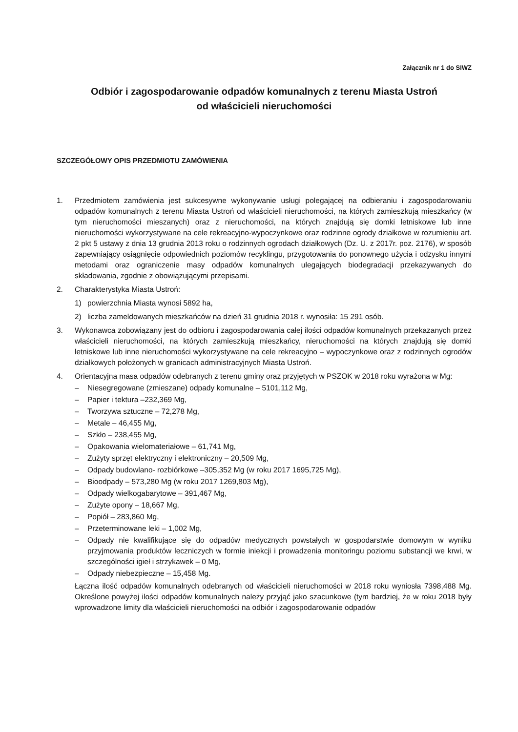Załącznik nr 1 do SIWZ
Odbiór i zagospodarowanie odpadów komunalnych z terenu Miasta Ustroń
od właścicieli nieruchomości
SZCZEGÓŁOWY OPIS PRZEDMIOTU ZAMÓWIENIA
1. Przedmiotem zamówienia jest sukcesywne wykonywanie usługi polegającej na odbieraniu i zagospodarowaniu odpadów komunalnych z terenu Miasta Ustroń od właścicieli nieruchomości, na których zamieszkują mieszkańcy (w tym nieruchomości mieszanych) oraz z nieruchomości, na których znajdują się domki letniskowe lub inne nieruchomości wykorzystywane na cele rekreacyjno-wypoczynkowe oraz rodzinne ogrody działkowe w rozumieniu art. 2 pkt 5 ustawy z dnia 13 grudnia 2013 roku o rodzinnych ogrodach działkowych (Dz. U. z 2017r. poz. 2176), w sposób zapewniający osiągnięcie odpowiednich poziomów recyklingu, przygotowania do ponownego użycia i odzysku innymi metodami oraz ograniczenie masy odpadów komunalnych ulegających biodegradacji przekazywanych do składowania, zgodnie z obowiązującymi przepisami.
2. Charakterystyka Miasta Ustroń:
1) powierzchnia Miasta wynosi 5892 ha,
2) liczba zameldowanych mieszkańców na dzień 31 grudnia 2018 r. wynosiła: 15 291 osób.
3. Wykonawca zobowiązany jest do odbioru i zagospodarowania całej ilości odpadów komunalnych przekazanych przez właścicieli nieruchomości, na których zamieszkują mieszkańcy, nieruchomości na których znajdują się domki letniskowe lub inne nieruchomości wykorzystywane na cele rekreacyjno – wypoczynkowe oraz z rodzinnych ogrodów działkowych położonych w granicach administracyjnych Miasta Ustroń.
4. Orientacyjna masa odpadów odebranych z terenu gminy oraz przyjętych w PSZOK w 2018 roku wyrażona w Mg:
– Niesegregowane (zmieszane) odpady komunalne – 5101,112 Mg,
– Papier i tektura –232,369 Mg,
– Tworzywa sztuczne – 72,278 Mg,
– Metale – 46,455 Mg,
– Szkło – 238,455 Mg,
– Opakowania wielomateriałowe – 61,741 Mg,
– Zużyty sprzęt elektryczny i elektroniczny – 20,509 Mg,
– Odpady budowlano- rozbiórkowe –305,352 Mg (w roku 2017 1695,725 Mg),
– Bioodpady – 573,280 Mg (w roku 2017 1269,803 Mg),
– Odpady wielkogabarytowe – 391,467 Mg,
– Zużyte opony – 18,667 Mg,
– Popiół – 283,860 Mg,
– Przeterminowane leki – 1,002 Mg,
– Odpady nie kwalifikujące się do odpadów medycznych powstałych w gospodarstwie domowym w wyniku przyjmowania produktów leczniczych w formie iniekcji i prowadzenia monitoringu poziomu substancji we krwi, w szczególności igieł i strzykawek – 0 Mg,
– Odpady niebezpieczne – 15,458 Mg.
Łączna ilość odpadów komunalnych odebranych od właścicieli nieruchomości w 2018 roku wyniosła 7398,488 Mg. Określone powyżej ilości odpadów komunalnych należy przyjąć jako szacunkowe (tym bardziej, że w roku 2018 były wprowadzone limity dla właścicieli nieruchomości na odbiór i zagospodarowanie odpadów